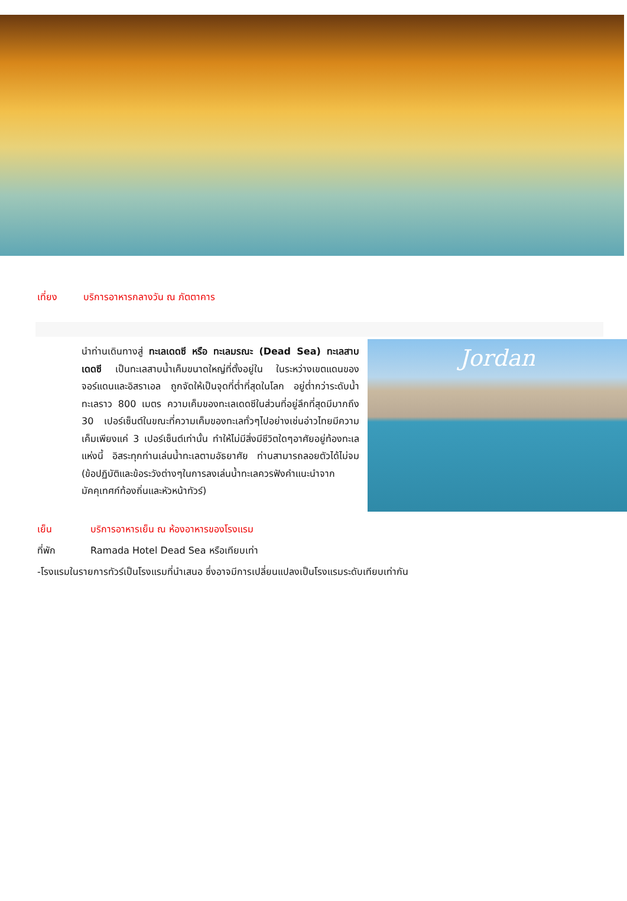เที่ยง บริการอาหารกลางวัน ณ ภัตตาคาร
นำท่านเดินทางสู่ ทะเลเดดซี หรือ ทะเลมรณะ (Dead Sea) ทะเลสาบเดดซี เป็นทะเลสาบน้ำเค็มขนาดใหญ่ที่ตั้งอยู่ใน ในระหว่างเขตแดนของจอร์แดนและอิสราเอล ถูกจัดให้เป็นจุดที่ต่ำที่สุดในโลก อยู่ต่ำกว่าระดับน้ำทะเลราว 800 เมตร ความเค็มของทะเลเดดซีในส่วนที่อยู่ลึกที่สุดมีมากถึง 30 เปอร์เซ็นต์ในขณะที่ความเค็มของทะเลทั่วๆไปอย่างเช่นอ่าวไทยมีความเค็มเพียงแค่ 3 เปอร์เซ็นต์เท่านั้น ทำให้ไม่มีสิ่งมีชีวิตใดๆอาศัยอยู่ท้องทะเลแห่งนี้ อิสระทุกท่านเล่นน้ำทะเลตามอัธยาศัย ท่านสามารถลอยตัวได้ไม่จม (ข้อปฏิบัติและข้อระวังต่างๆในการลงเล่นน้ำทะเลควรฟังคำแนะนำจากมัคคุเทศก์ท้องถิ่นและหัวหน้าทัวร์)
Jordan
เย็น บริการอาหารเย็น ณ ห้องอาหารของโรงแรม
ที่พัก Ramada Hotel Dead Sea หรือเทียบเท่า
-โรงแรมในรายการทัวร์เป็นโรงแรมที่นำเสนอ ซึ่งอาจมีการเปลี่ยนแปลงเป็นโรงแรมระดับเทียบเท่ากัน